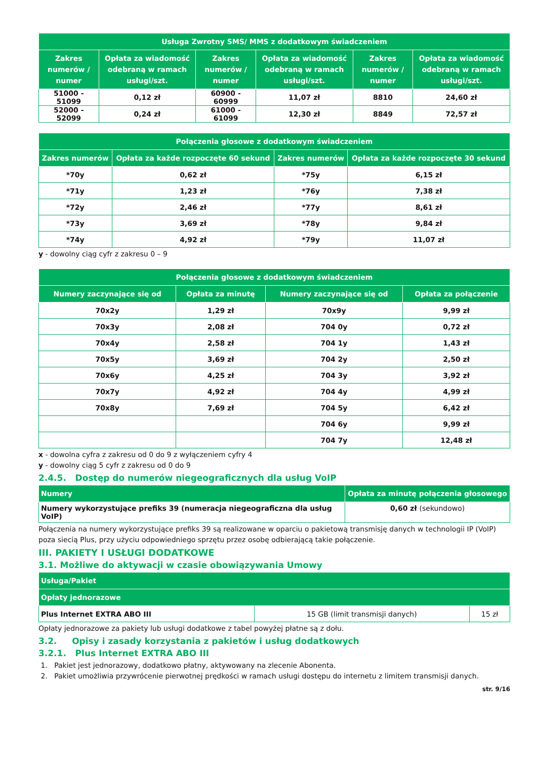| Usługa Zwrotny SMS/ MMS z dodatkowym świadczeniem | | | | | |
| --- | --- | --- | --- | --- | --- |
| Zakres numerów / numer | Opłata za wiadomość odebraną w ramach usługi/szt. | Zakres numerów / numer | Opłata za wiadomość odebraną w ramach usługi/szt. | Zakres numerów / numer | Opłata za wiadomość odebraną w ramach usługi/szt. |
| 51000 - 51099 | 0,12 zł | 60900 - 60999 | 11,07 zł | 8810 | 24,60 zł |
| 52000 - 52099 | 0,24 zł | 61000 - 61099 | 12,30 zł | 8849 | 72,57 zł |
| Połączenia głosowe z dodatkowym świadczeniem | | | |
| --- | --- | --- | --- |
| Zakres numerów | Opłata za każde rozpoczęte 60 sekund | Zakres numerów | Opłata za każde rozpoczęte 30 sekund |
| *70y | 0,62 zł | *75y | 6,15 zł |
| *71y | 1,23 zł | *76y | 7,38 zł |
| *72y | 2,46 zł | *77y | 8,61 zł |
| *73y | 3,69 zł | *78y | 9,84 zł |
| *74y | 4,92 zł | *79y | 11,07 zł |
y - dowolny ciąg cyfr z zakresu 0 – 9
| Połączenia głosowe z dodatkowym świadczeniem | | | |
| --- | --- | --- | --- |
| Numery zaczynające się od | Opłata za minutę | Numery zaczynające się od | Opłata za połączenie |
| 70x2y | 1,29 zł | 70x9y | 9,99 zł |
| 70x3y | 2,08 zł | 704 0y | 0,72 zł |
| 70x4y | 2,58 zł | 704 1y | 1,43 zł |
| 70x5y | 3,69 zł | 704 2y | 2,50 zł |
| 70x6y | 4,25 zł | 704 3y | 3,92 zł |
| 70x7y | 4,92 zł | 704 4y | 4,99 zł |
| 70x8y | 7,69 zł | 704 5y | 6,42 zł |
| | | 704 6y | 9,99 zł |
| | | 704 7y | 12,48 zł |
x - dowolna cyfra z zakresu od 0 do 9 z wyłączeniem cyfry 4
y - dowolny ciąg 5 cyfr z zakresu od 0 do 9
2.4.5. Dostęp do numerów niegeograficznych dla usług VoIP
| Numery | Opłata za minutę połączenia głosowego |
| --- | --- |
| Numery wykorzystujące prefiks 39 (numeracja niegeograficzna dla usług VoIP) | 0,60 zł (sekundowo) |
Połączenia na numery wykorzystujące prefiks 39 są realizowane w oparciu o pakietową transmisję danych w technologii IP (VoIP) poza siecią Plus, przy użyciu odpowiedniego sprzętu przez osobę odbierającą takie połączenie.
III. PAKIETY I USŁUGI DODATKOWE
3.1. Możliwe do aktywacji w czasie obowiązywania Umowy
| Usługa/Pakiet | | |
| --- | --- | --- |
| Opłaty jednorazowe | | |
| Plus Internet EXTRA ABO III | 15 GB (limit transmisji danych) | 15 zł |
Opłaty jednorazowe za pakiety lub usługi dodatkowe z tabel powyżej płatne są z dołu.
3.2. Opisy i zasady korzystania z pakietów i usług dodatkowych
3.2.1. Plus Internet EXTRA ABO III
1. Pakiet jest jednorazowy, dodatkowo płatny, aktywowany na zlecenie Abonenta.
2. Pakiet umożliwia przywrócenie pierwotnej prędkości w ramach usługi dostępu do internetu z limitem transmisji danych.
str. 9/16